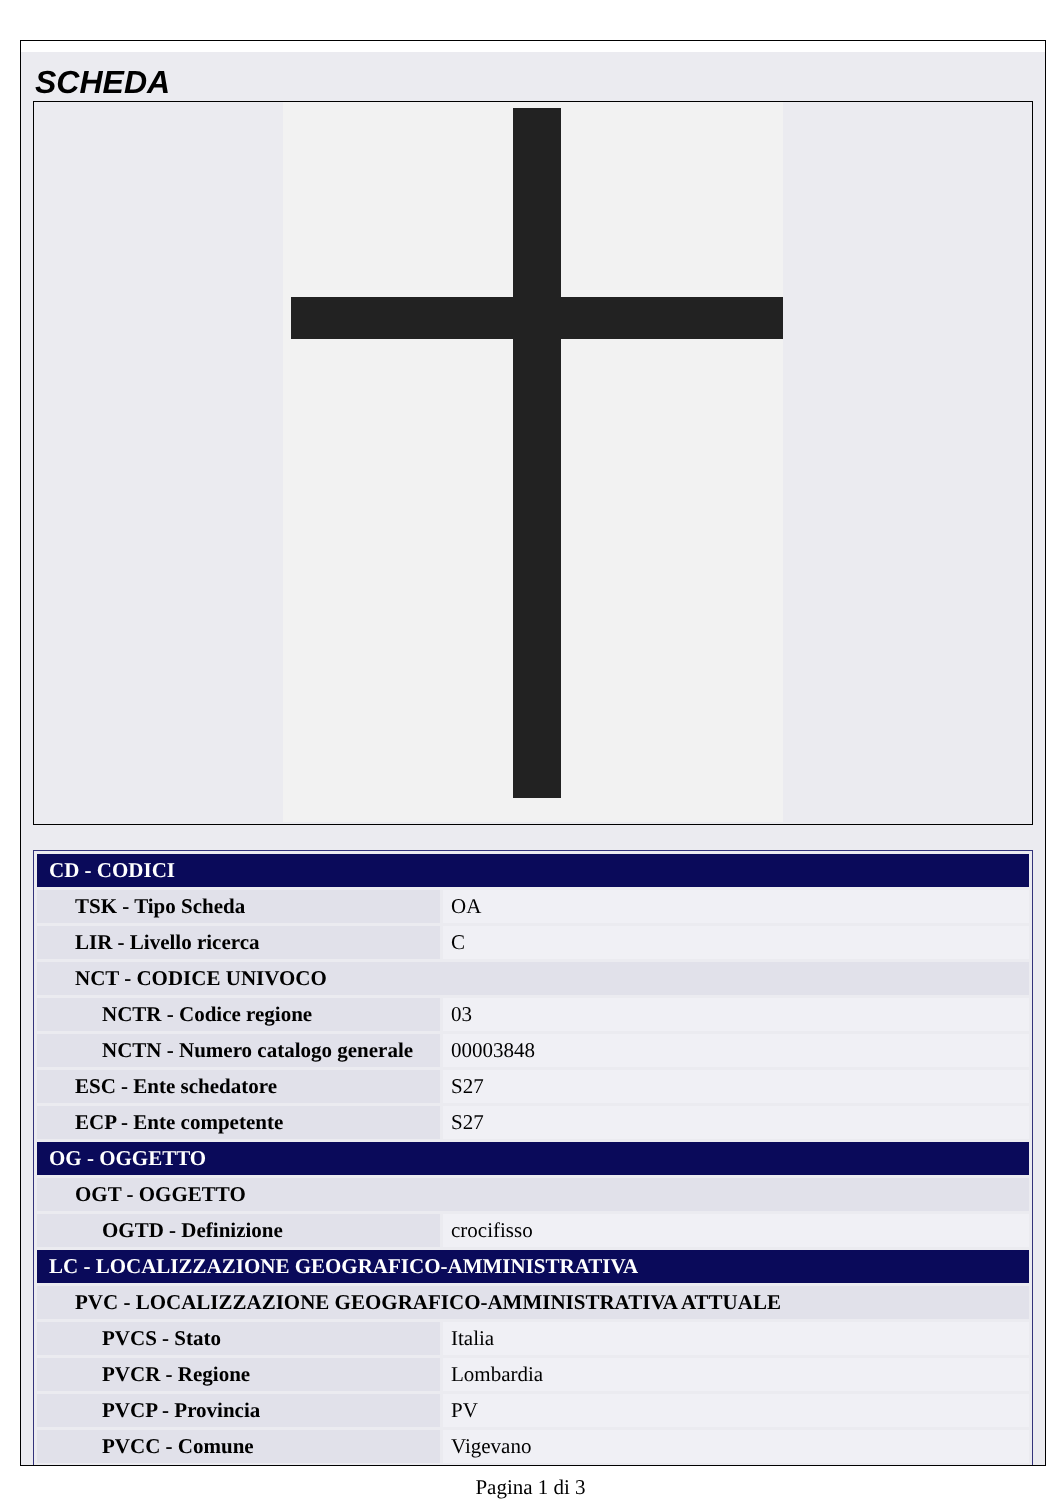SCHEDA
| CD - CODICI | |
| TSK - Tipo Scheda | OA |
| LIR - Livello ricerca | C |
| NCT - CODICE UNIVOCO | |
| NCTR - Codice regione | 03 |
| NCTN - Numero catalogo generale | 00003848 |
| ESC - Ente schedatore | S27 |
| ECP - Ente competente | S27 |
| OG - OGGETTO | |
| OGT - OGGETTO | |
| OGTD - Definizione | crocifisso |
| LC - LOCALIZZAZIONE GEOGRAFICO-AMMINISTRATIVA | |
| PVC - LOCALIZZAZIONE GEOGRAFICO-AMMINISTRATIVA ATTUALE | |
| PVCS - Stato | Italia |
| PVCR - Regione | Lombardia |
| PVCP - Provincia | PV |
| PVCC - Comune | Vigevano |
Pagina 1 di 3